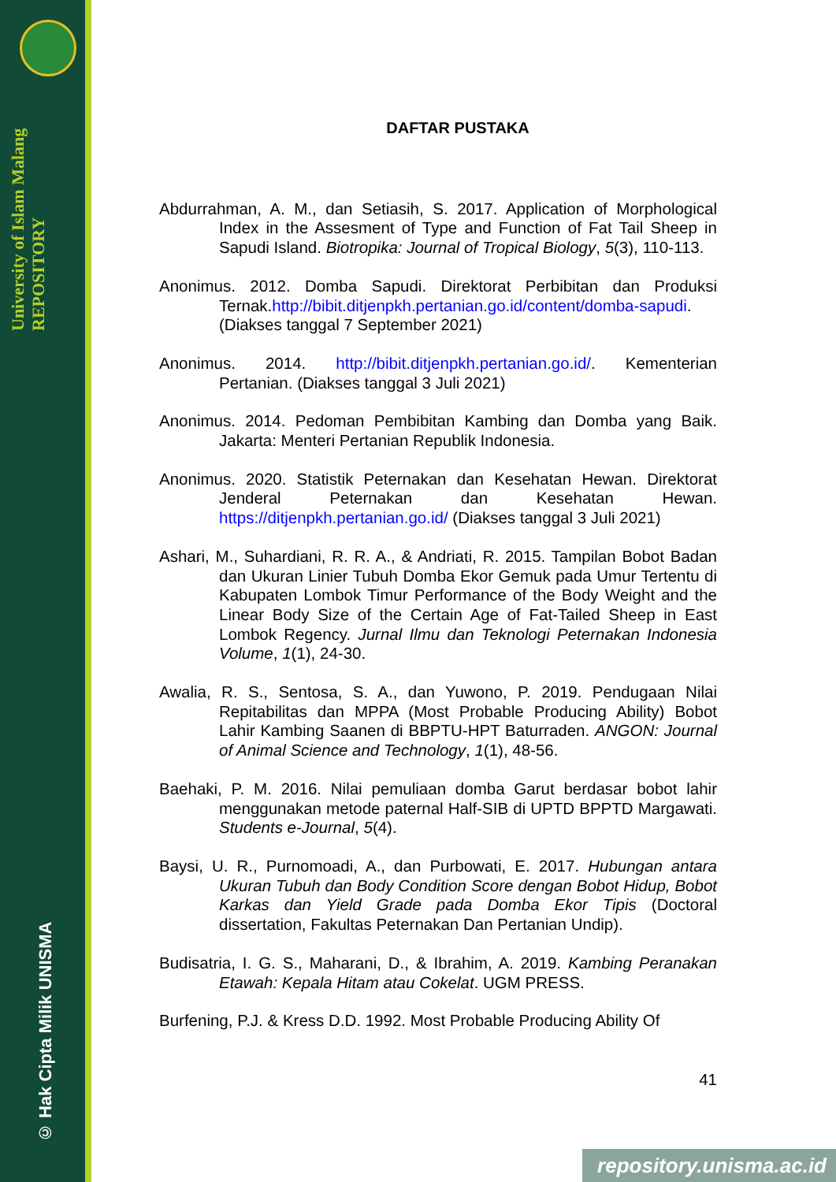University of Islam Malang REPOSITORY
© Hak Cipta Milik UNISMA
DAFTAR PUSTAKA
Abdurrahman, A. M., dan Setiasih, S. 2017. Application of Morphological Index in the Assesment of Type and Function of Fat Tail Sheep in Sapudi Island. Biotropika: Journal of Tropical Biology, 5(3), 110-113.
Anonimus. 2012. Domba Sapudi. Direktorat Perbibitan dan Produksi Ternak.http://bibit.ditjenpkh.pertanian.go.id/content/domba-sapudi. (Diakses tanggal 7 September 2021)
Anonimus. 2014. http://bibit.ditjenpkh.pertanian.go.id/. Kementerian Pertanian. (Diakses tanggal 3 Juli 2021)
Anonimus. 2014. Pedoman Pembibitan Kambing dan Domba yang Baik. Jakarta: Menteri Pertanian Republik Indonesia.
Anonimus. 2020. Statistik Peternakan dan Kesehatan Hewan. Direktorat Jenderal Peternakan dan Kesehatan Hewan. https://ditjenpkh.pertanian.go.id/ (Diakses tanggal 3 Juli 2021)
Ashari, M., Suhardiani, R. R. A., & Andriati, R. 2015. Tampilan Bobot Badan dan Ukuran Linier Tubuh Domba Ekor Gemuk pada Umur Tertentu di Kabupaten Lombok Timur Performance of the Body Weight and the Linear Body Size of the Certain Age of Fat-Tailed Sheep in East Lombok Regency. Jurnal Ilmu dan Teknologi Peternakan Indonesia Volume, 1(1), 24-30.
Awalia, R. S., Sentosa, S. A., dan Yuwono, P. 2019. Pendugaan Nilai Repitabilitas dan MPPA (Most Probable Producing Ability) Bobot Lahir Kambing Saanen di BBPTU-HPT Baturraden. ANGON: Journal of Animal Science and Technology, 1(1), 48-56.
Baehaki, P. M. 2016. Nilai pemuliaan domba Garut berdasar bobot lahir menggunakan metode paternal Half-SIB di UPTD BPPTD Margawati. Students e-Journal, 5(4).
Baysi, U. R., Purnomoadi, A., dan Purbowati, E. 2017. Hubungan antara Ukuran Tubuh dan Body Condition Score dengan Bobot Hidup, Bobot Karkas dan Yield Grade pada Domba Ekor Tipis (Doctoral dissertation, Fakultas Peternakan Dan Pertanian Undip).
Budisatria, I. G. S., Maharani, D., & Ibrahim, A. 2019. Kambing Peranakan Etawah: Kepala Hitam atau Cokelat. UGM PRESS.
Burfening, P.J. & Kress D.D. 1992. Most Probable Producing Ability Of
41
repository.unisma.ac.id